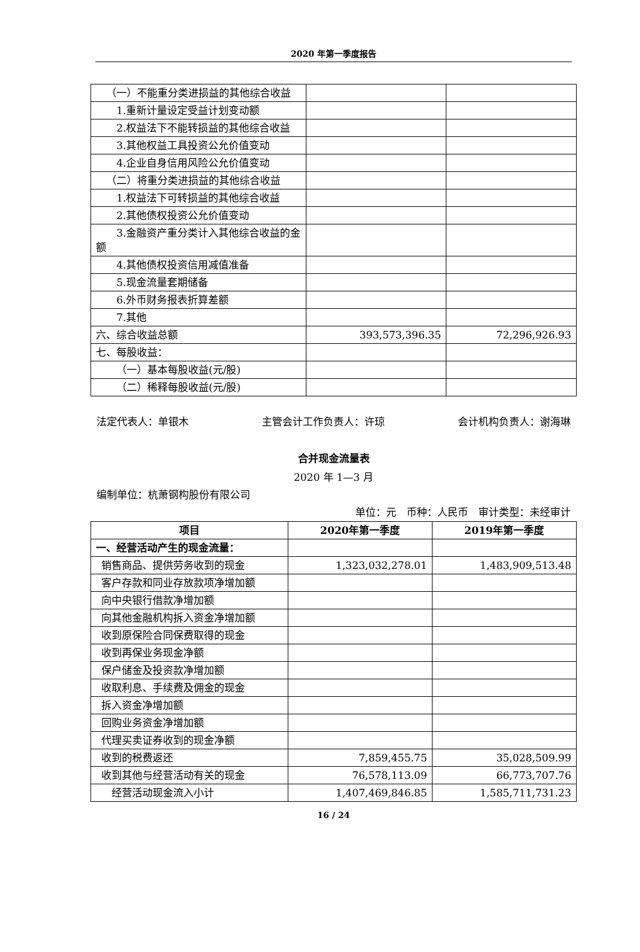2020 年第一季度报告
| （一）不能重分类进损益的其他综合收益 | | |
| 1.重新计量设定受益计划变动额 | | |
| 2.权益法下不能转损益的其他综合收益 | | |
| 3.其他权益工具投资公允价值变动 | | |
| 4.企业自身信用风险公允价值变动 | | |
| （二）将重分类进损益的其他综合收益 | | |
| 1.权益法下可转损益的其他综合收益 | | |
| 2.其他债权投资公允价值变动 | | |
| 3.金融资产重分类计入其他综合收益的金额 | | |
| 4.其他债权投资信用减值准备 | | |
| 5.现金流量套期储备 | | |
| 6.外币财务报表折算差额 | | |
| 7.其他 | | |
| 六、综合收益总额 | 393,573,396.35 | 72,296,926.93 |
| 七、每股收益： | | |
| （一）基本每股收益(元/股) | | |
| （二）稀释每股收益(元/股) | | |
法定代表人：单银木 主管会计工作负责人：许琼 会计机构负责人：谢海琳
合并现金流量表
2020 年 1—3 月
编制单位：杭萧钢构股份有限公司
单位：元 币种：人民币 审计类型：未经审计
| 项目 | 2020年第一季度 | 2019年第一季度 |
| --- | --- | --- |
| 一、经营活动产生的现金流量： | | |
| 销售商品、提供劳务收到的现金 | 1,323,032,278.01 | 1,483,909,513.48 |
| 客户存款和同业存放款项净增加额 | | |
| 向中央银行借款净增加额 | | |
| 向其他金融机构拆入资金净增加额 | | |
| 收到原保险合同保费取得的现金 | | |
| 收到再保业务现金净额 | | |
| 保户储金及投资款净增加额 | | |
| 收取利息、手续费及佣金的现金 | | |
| 拆入资金净增加额 | | |
| 回购业务资金净增加额 | | |
| 代理买卖证券收到的现金净额 | | |
| 收到的税费返还 | 7,859,455.75 | 35,028,509.99 |
| 收到其他与经营活动有关的现金 | 76,578,113.09 | 66,773,707.76 |
| 经营活动现金流入小计 | 1,407,469,846.85 | 1,585,711,731.23 |
16 / 24